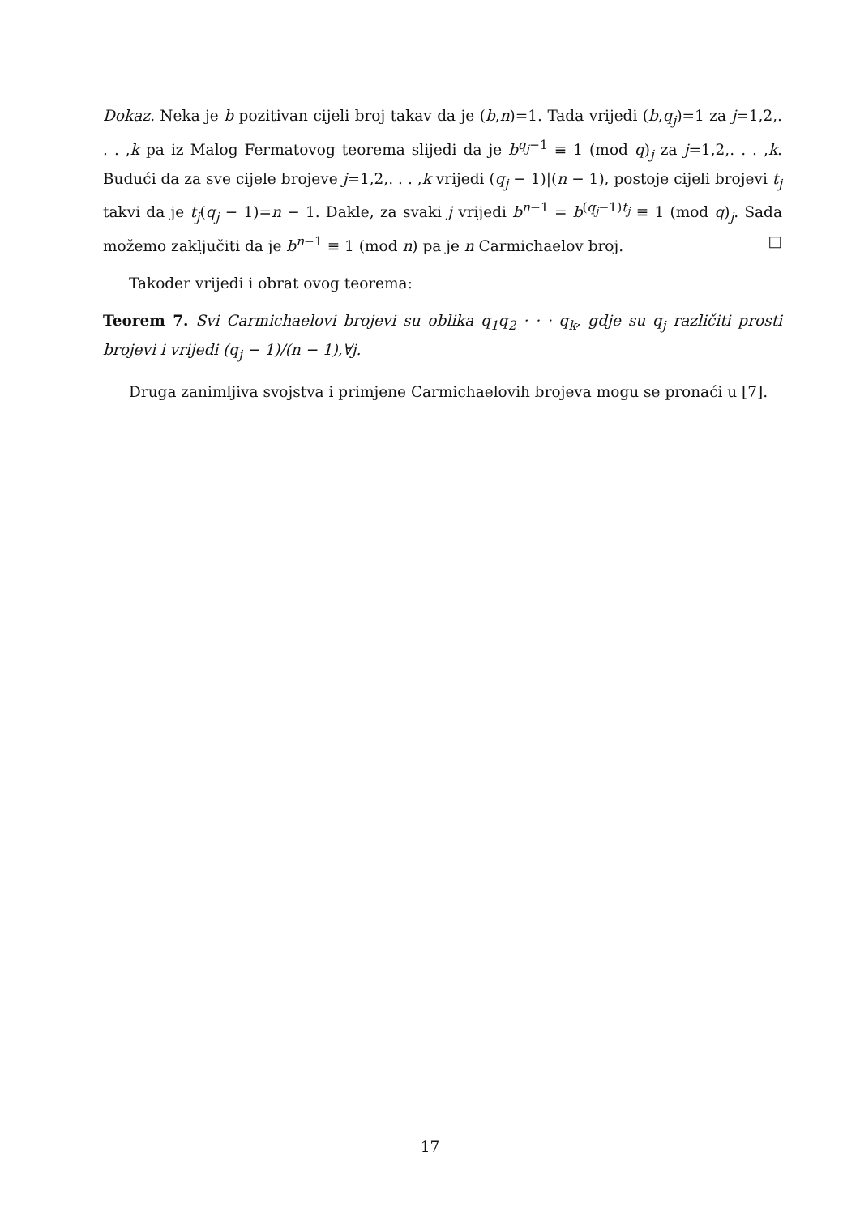Dokaz. Neka je b pozitivan cijeli broj takav da je (b,n)=1. Tada vrijedi (b,q<sub>j</sub>)=1 za j=1,2,. . . ,k pa iz Malog Fermatovog teorema slijedi da je b<sup>q<sub>j</sub>−1</sup> ≡ 1 (mod q)<sub>j</sub> za j=1,2,. . . ,k. Budući da za sve cijele brojeve j=1,2,. . . ,k vrijedi (q<sub>j</sub> − 1)|(n − 1), postoje cijeli brojevi t<sub>j</sub> takvi da je t<sub>j</sub>(q<sub>j</sub> − 1)=n − 1. Dakle, za svaki j vrijedi b<sup>n−1</sup> = b<sup>(q<sub>j</sub>−1)t<sub>j</sub></sup> ≡ 1 (mod q)<sub>j</sub>. Sada možemo zaključiti da je b<sup>n−1</sup> ≡ 1 (mod n) pa je n Carmichaelov broj. □
Također vrijedi i obrat ovog teorema:
Teorem 7. Svi Carmichaelovi brojevi su oblika q<sub>1</sub>q<sub>2</sub> · · · q<sub>k</sub>, gdje su q<sub>j</sub> različiti prosti brojevi i vrijedi (q<sub>j</sub> − 1)/(n − 1),∀j.
Druga zanimljiva svojstva i primjene Carmichaelovih brojeva mogu se pronaći u [7].
17